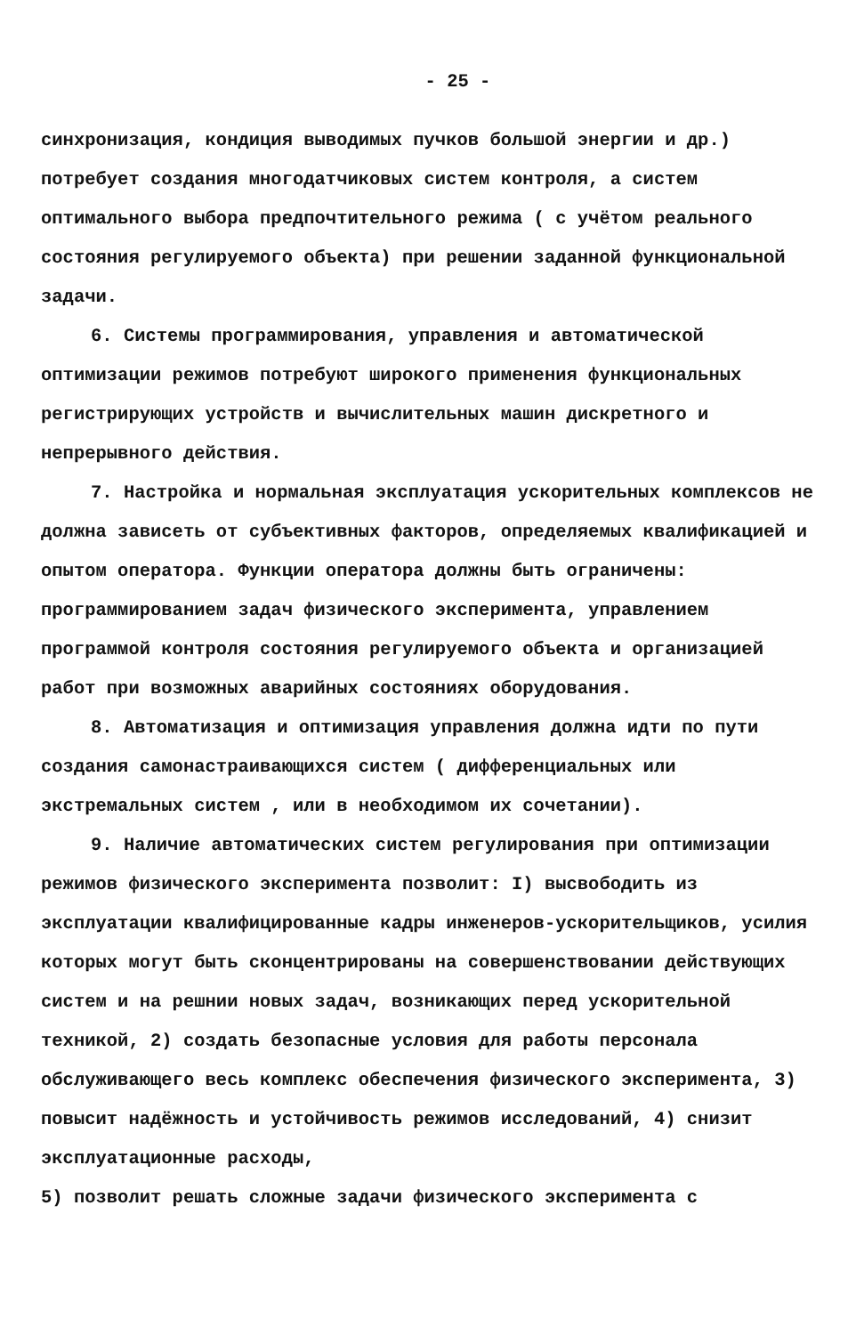- 25 -
синхронизация, кондиция выводимых пучков большой энергии и др.) потребует создания многодатчиковых систем контроля, а систем оптимального выбора предпочтительного режима ( с учётом реального состояния регулируемого объекта) при решении заданной функциональной задачи.
6. Системы программирования, управления и автоматической оптимизации режимов потребуют широкого применения функциональных регистрирующих устройств и вычислительных машин дискретного и непрерывного действия.
7. Настройка и нормальная эксплуатация ускорительных комплексов не должна зависеть от субъективных факторов, определяемых квалификацией и опытом оператора. Функции оператора должны быть ограничены: программированием задач физического эксперимента, управлением программой контроля состояния регулируемого объекта и организацией работ при возможных аварийных состояниях оборудования.
8. Автоматизация и оптимизация управления должна идти по пути создания самонастраивающихся систем ( дифференциальных или экстремальных систем , или в необходимом их сочетании).
9. Наличие автоматических систем регулирования при оптимизации режимов физического эксперимента позволит: I) высвободить из эксплуатации квалифицированные кадры инженеров-ускорительщиков, усилия которых могут быть сконцентрированы на совершенствовании действующих систем и на решнии новых задач, возникающих перед ускорительной техникой, 2) создать безопасные условия для работы персонала обслуживающего весь комплекс обеспечения физического эксперимента, 3) повысит надёжность и устойчивость режимов исследований, 4) снизит эксплуатационные расходы,
5) позволит решать сложные задачи физического эксперимента с